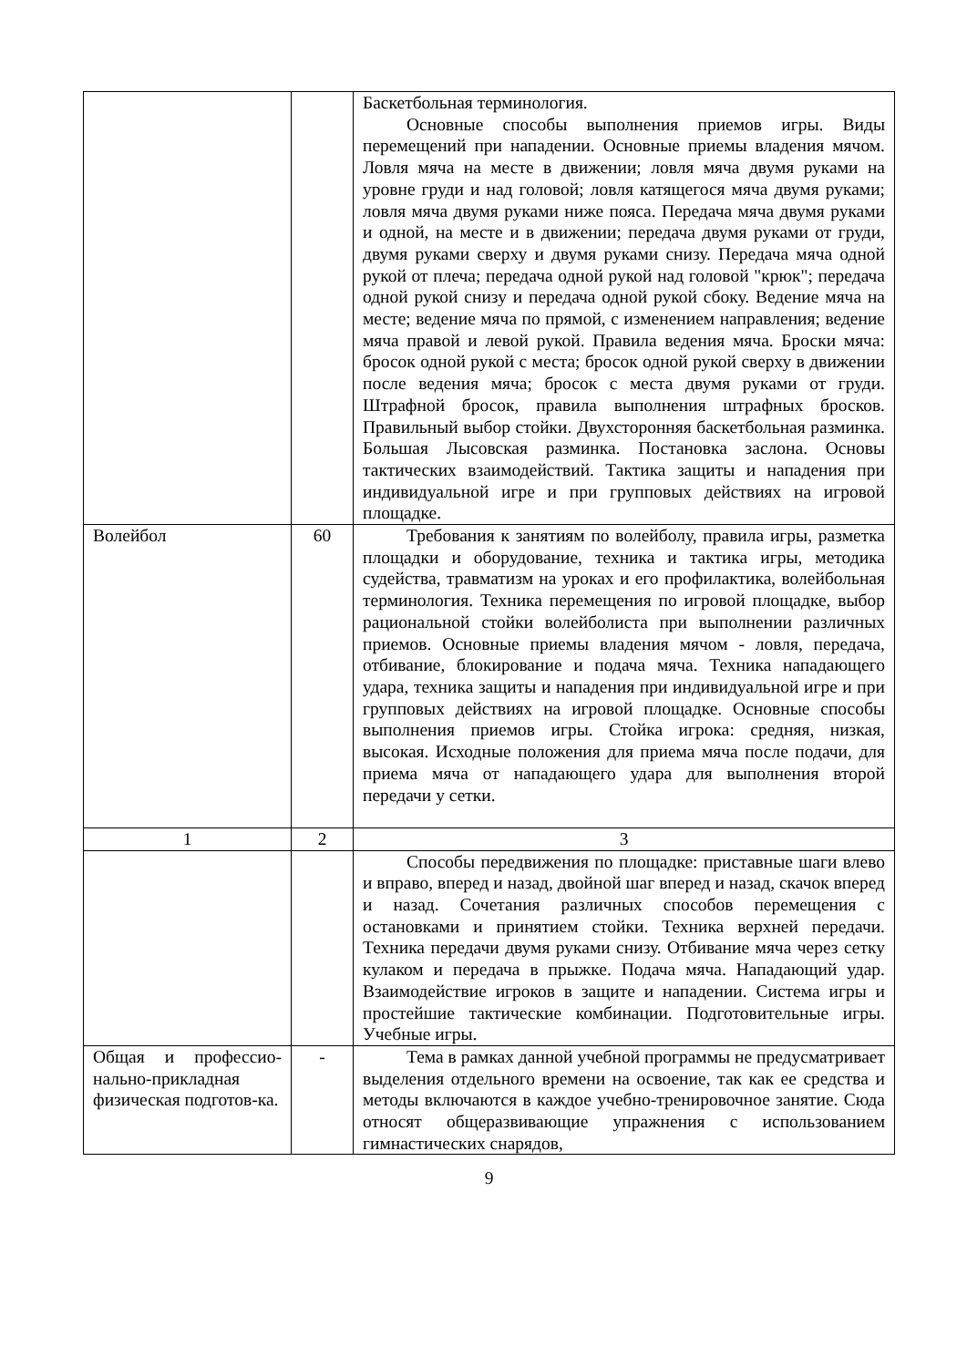| | | Баскетбольная терминология. Основные способы выполнения приемов игры. Виды перемещений при нападении. Основные приемы владения мячом. Ловля мяча на месте в движении; ловля мяча двумя руками на уровне груди и над головой; ловля катящегося мяча двумя руками; ловля мяча двумя руками ниже пояса. Передача мяча двумя руками и одной, на месте и в движении; передача двумя руками от груди, двумя руками сверху и двумя руками снизу. Передача мяча одной рукой от плеча; передача одной рукой над головой "крюк"; передача одной рукой снизу и передача одной рукой сбоку. Ведение мяча на месте; ведение мяча по прямой, с изменением направления; ведение мяча правой и левой рукой. Правила ведения мяча. Броски мяча: бросок одной рукой с места; бросок одной рукой сверху в движении после ведения мяча; бросок с места двумя руками от груди. Штрафной бросок, правила выполнения штрафных бросков. Правильный выбор стойки. Двухсторонняя баскетбольная разминка. Большая Лысовская разминка. Постановка заслона. Основы тактических взаимодействий. Тактика защиты и нападения при индивидуальной игре и при групповых действиях на игровой площадке. |
| Волейбол | 60 | Требования к занятиям по волейболу, правила игры, разметка площадки и оборудование, техника и тактика игры, методика судейства, травматизм на уроках и его профилактика, волейбольная терминология. Техника перемещения по игровой площадке, выбор рациональной стойки волейболиста при выполнении различных приемов. Основные приемы владения мячом - ловля, передача, отбивание, блокирование и подача мяча. Техника нападающего удара, техника защиты и нападения при индивидуальной игре и при групповых действиях на игровой площадке. Основные способы выполнения приемов игры. Стойка игрока: средняя, низкая, высокая. Исходные положения для приема мяча после подачи, для приема мяча от нападающего удара для выполнения второй передачи у сетки. |
| 1 | 2 | 3 |
| | | Способы передвижения по площадке: приставные шаги влево и вправо, вперед и назад, двойной шаг вперед и назад, скачок вперед и назад. Сочетания различных способов перемещения с остановками и принятием стойки. Техника верхней передачи. Техника передачи двумя руками снизу. Отбивание мяча через сетку кулаком и передача в прыжке. Подача мяча. Нападающий удар. Взаимодействие игроков в защите и нападении. Система игры и простейшие тактические комбинации. Подготовительные игры. Учебные игры. |
| Общая и профессио-нально-прикладная физическая подготов-ка. | - | Тема в рамках данной учебной программы не предусматривает выделения отдельного времени на освоение, так как ее средства и методы включаются в каждое учебно-тренировочное занятие. Сюда относят общеразвивающие упражнения с использованием гимнастических снарядов, |
9